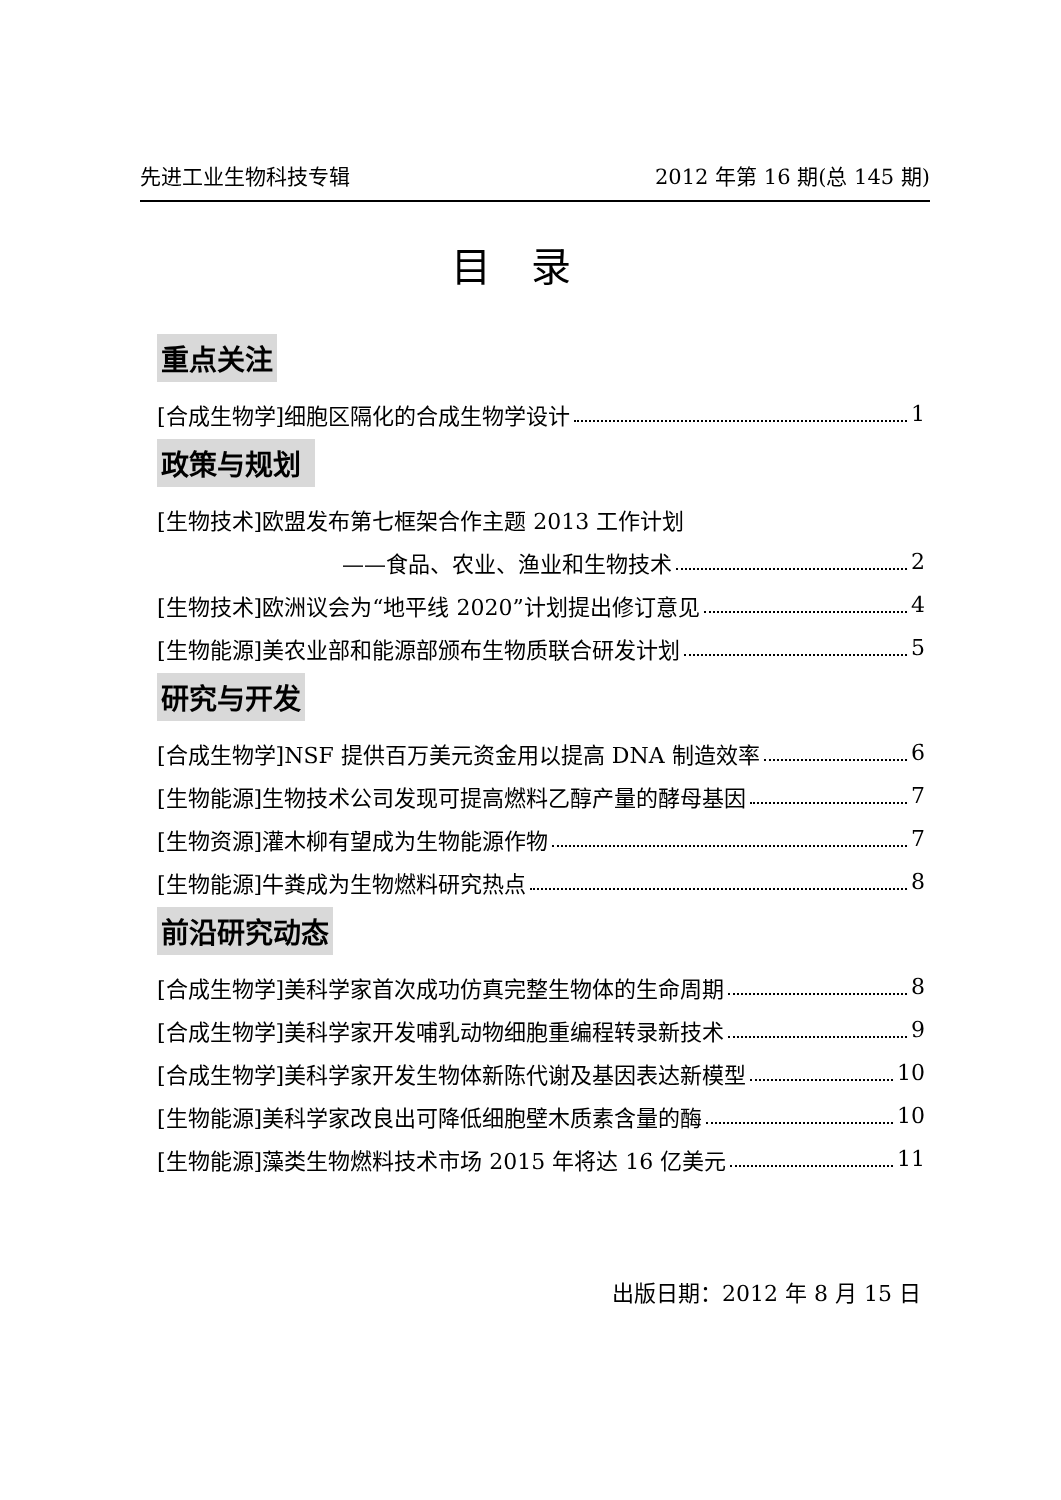先进工业生物科技专辑 2012 年第 16 期(总 145 期)
目录
重点关注
[合成生物学]细胞区隔化的合成生物学设计 1
政策与规划
[生物技术]欧盟发布第七框架合作主题 2013 工作计划
——食品、农业、渔业和生物技术 2
[生物技术]欧洲议会为“地平线 2020”计划提出修订意见 4
[生物能源]美农业部和能源部颁布生物质联合研发计划 5
研究与开发
[合成生物学]NSF 提供百万美元资金用以提高 DNA 制造效率 6
[生物能源]生物技术公司发现可提高燃料乙醇产量的酵母基因 7
[生物资源]灌木柳有望成为生物能源作物 7
[生物能源]牛粪成为生物燃料研究热点 8
前沿研究动态
[合成生物学]美科学家首次成功仿真完整生物体的生命周期 8
[合成生物学]美科学家开发哺乳动物细胞重编程转录新技术 9
[合成生物学]美科学家开发生物体新陈代谢及基因表达新模型 10
[生物能源]美科学家改良出可降低细胞壁木质素含量的酶 10
[生物能源]藻类生物燃料技术市场 2015 年将达 16 亿美元 11
出版日期：2012 年 8 月 15 日